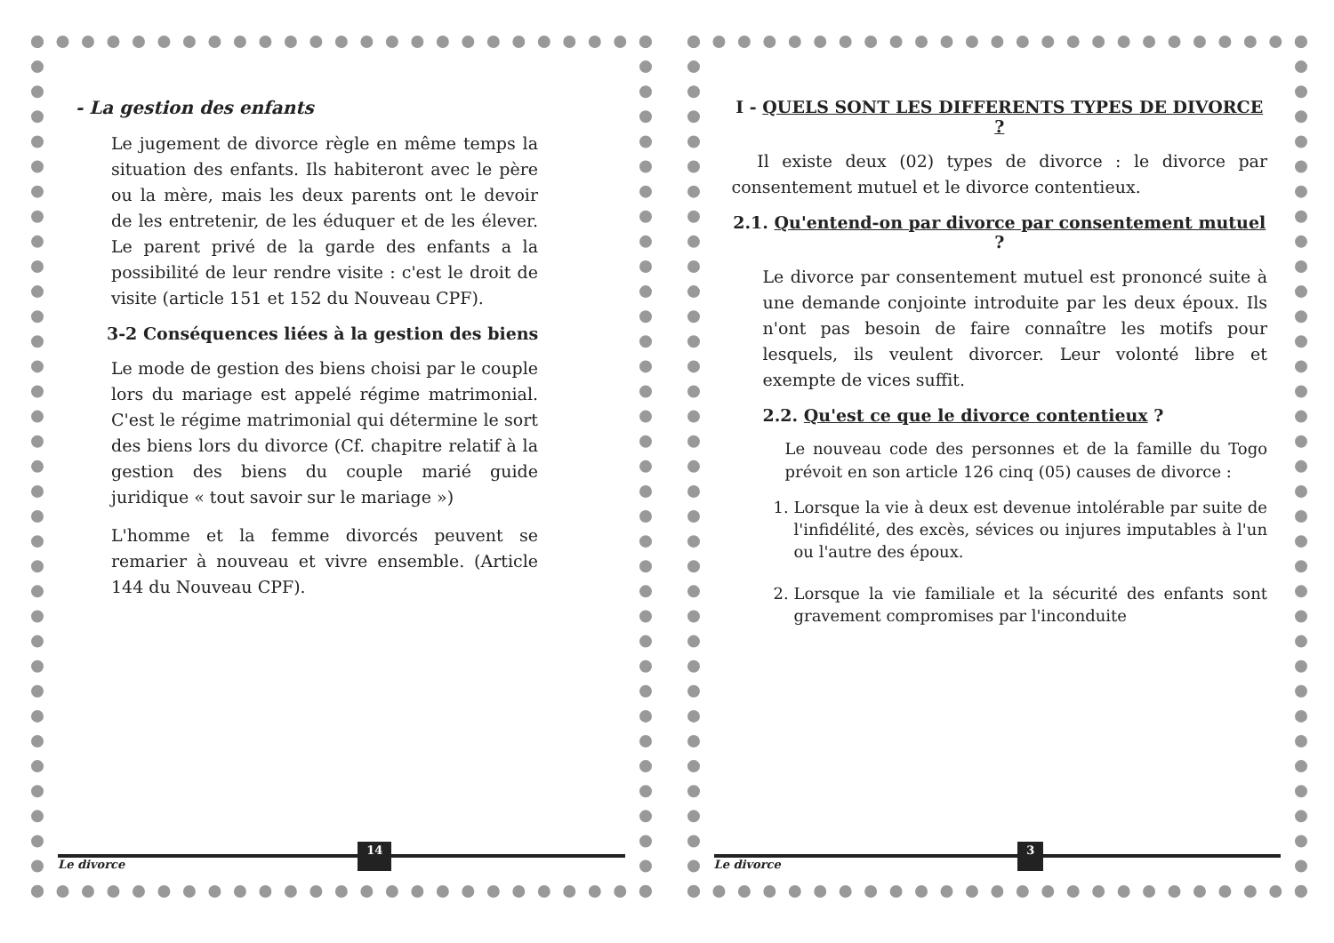- La gestion des enfants
Le jugement de divorce règle en même temps la situation des enfants. Ils habiteront avec le père ou la mère, mais les deux parents ont le devoir de les entretenir, de les éduquer et de les élever. Le parent privé de la garde des enfants a la possibilité de leur rendre visite : c'est le droit de visite (article 151 et 152 du Nouveau CPF).
3-2 Conséquences liées à la gestion des biens
Le mode de gestion des biens choisi par le couple lors du mariage est appelé régime matrimonial. C'est le régime matrimonial qui détermine le sort des biens lors du divorce (Cf. chapitre relatif à la gestion des biens du couple marié guide juridique « tout savoir sur le mariage »)
L'homme et la femme divorcés peuvent se remarier à nouveau et vivre ensemble. (Article 144 du Nouveau CPF).
Le divorce 14
I - QUELS SONT LES DIFFERENTS TYPES DE DIVORCE ?
Il existe deux (02) types de divorce : le divorce par consentement mutuel et le divorce contentieux.
2.1. Qu'entend-on par divorce par consentement mutuel ?
Le divorce par consentement mutuel est prononcé suite à une demande conjointe introduite par les deux époux. Ils n'ont pas besoin de faire connaître les motifs pour lesquels, ils veulent divorcer. Leur volonté libre et exempte de vices suffit.
2.2. Qu'est ce que le divorce contentieux ?
Le nouveau code des personnes et de la famille du Togo prévoit en son article 126 cinq (05) causes de divorce :
1. Lorsque la vie à deux est devenue intolérable par suite de l'infidélité, des excès, sévices ou injures imputables à l'un ou l'autre des époux.
2. Lorsque la vie familiale et la sécurité des enfants sont gravement compromises par l'inconduite
Le divorce 3